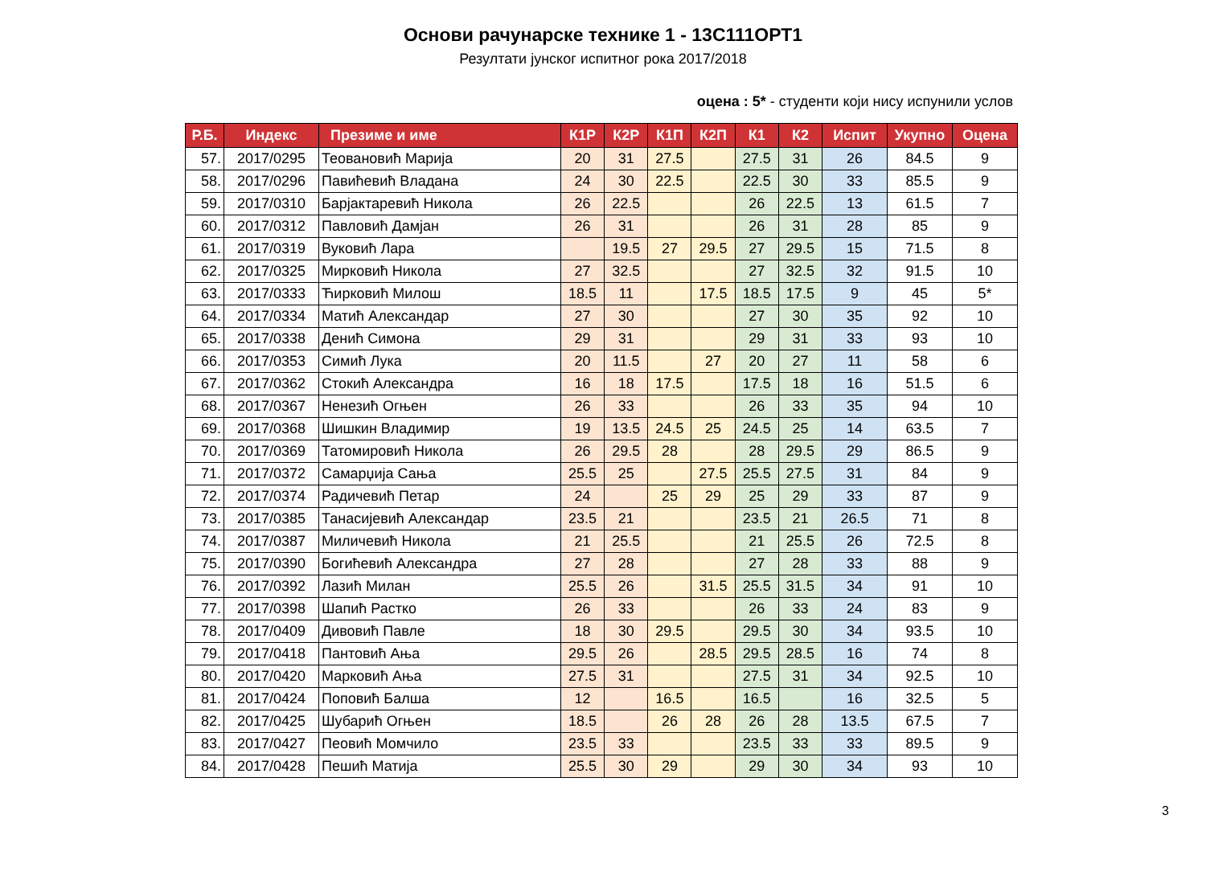Основи рачунарске технике 1 - 13С111ОРТ1
Резултати јунског испитног рока 2017/2018
оцена : 5* - студенти који нису испунили услов
| Р.Б. | Индекс | Презиме и име | К1Р | К2Р | К1П | К2П | К1 | К2 | Испит | Укупно | Оцена |
| --- | --- | --- | --- | --- | --- | --- | --- | --- | --- | --- | --- |
| 57. | 2017/0295 | Теовановић Марија | 20 | 31 | 27.5 | | 27.5 | 31 | 26 | 84.5 | 9 |
| 58. | 2017/0296 | Павићевић Владана | 24 | 30 | 22.5 | | 22.5 | 30 | 33 | 85.5 | 9 |
| 59. | 2017/0310 | Барјактаревић Никола | 26 | 22.5 | | | 26 | 22.5 | 13 | 61.5 | 7 |
| 60. | 2017/0312 | Павловић Дамјан | 26 | 31 | | | 26 | 31 | 28 | 85 | 9 |
| 61. | 2017/0319 | Вуковић Лара | | 19.5 | 27 | 29.5 | 27 | 29.5 | 15 | 71.5 | 8 |
| 62. | 2017/0325 | Мирковић Никола | 27 | 32.5 | | | 27 | 32.5 | 32 | 91.5 | 10 |
| 63. | 2017/0333 | Ћирковић Милош | 18.5 | 11 | | 17.5 | 18.5 | 17.5 | 9 | 45 | 5* |
| 64. | 2017/0334 | Матић Александар | 27 | 30 | | | 27 | 30 | 35 | 92 | 10 |
| 65. | 2017/0338 | Денић Симона | 29 | 31 | | | 29 | 31 | 33 | 93 | 10 |
| 66. | 2017/0353 | Симић Лука | 20 | 11.5 | | 27 | 20 | 27 | 11 | 58 | 6 |
| 67. | 2017/0362 | Стокић Александра | 16 | 18 | 17.5 | | 17.5 | 18 | 16 | 51.5 | 6 |
| 68. | 2017/0367 | Ненезић Огњен | 26 | 33 | | | 26 | 33 | 35 | 94 | 10 |
| 69. | 2017/0368 | Шишкин Владимир | 19 | 13.5 | 24.5 | 25 | 24.5 | 25 | 14 | 63.5 | 7 |
| 70. | 2017/0369 | Татомировић Никола | 26 | 29.5 | 28 | | 28 | 29.5 | 29 | 86.5 | 9 |
| 71. | 2017/0372 | Самарџија Сања | 25.5 | 25 | | 27.5 | 25.5 | 27.5 | 31 | 84 | 9 |
| 72. | 2017/0374 | Радичевић Петар | 24 | | 25 | 29 | 25 | 29 | 33 | 87 | 9 |
| 73. | 2017/0385 | Танасијевић Александар | 23.5 | 21 | | | 23.5 | 21 | 26.5 | 71 | 8 |
| 74. | 2017/0387 | Миличевић Никола | 21 | 25.5 | | | 21 | 25.5 | 26 | 72.5 | 8 |
| 75. | 2017/0390 | Богићевић Александра | 27 | 28 | | | 27 | 28 | 33 | 88 | 9 |
| 76. | 2017/0392 | Лазић Милан | 25.5 | 26 | | 31.5 | 25.5 | 31.5 | 34 | 91 | 10 |
| 77. | 2017/0398 | Шапић Растко | 26 | 33 | | | 26 | 33 | 24 | 83 | 9 |
| 78. | 2017/0409 | Дивовић Павле | 18 | 30 | 29.5 | | 29.5 | 30 | 34 | 93.5 | 10 |
| 79. | 2017/0418 | Пантовић Ања | 29.5 | 26 | | 28.5 | 29.5 | 28.5 | 16 | 74 | 8 |
| 80. | 2017/0420 | Марковић Ања | 27.5 | 31 | | | 27.5 | 31 | 34 | 92.5 | 10 |
| 81. | 2017/0424 | Поповић Балша | 12 | | 16.5 | | 16.5 | | 16 | 32.5 | 5 |
| 82. | 2017/0425 | Шубарић Огњен | 18.5 | | 26 | 28 | 26 | 28 | 13.5 | 67.5 | 7 |
| 83. | 2017/0427 | Пеовић Момчило | 23.5 | 33 | | | 23.5 | 33 | 33 | 89.5 | 9 |
| 84. | 2017/0428 | Пешић Матија | 25.5 | 30 | 29 | | 29 | 30 | 34 | 93 | 10 |
3